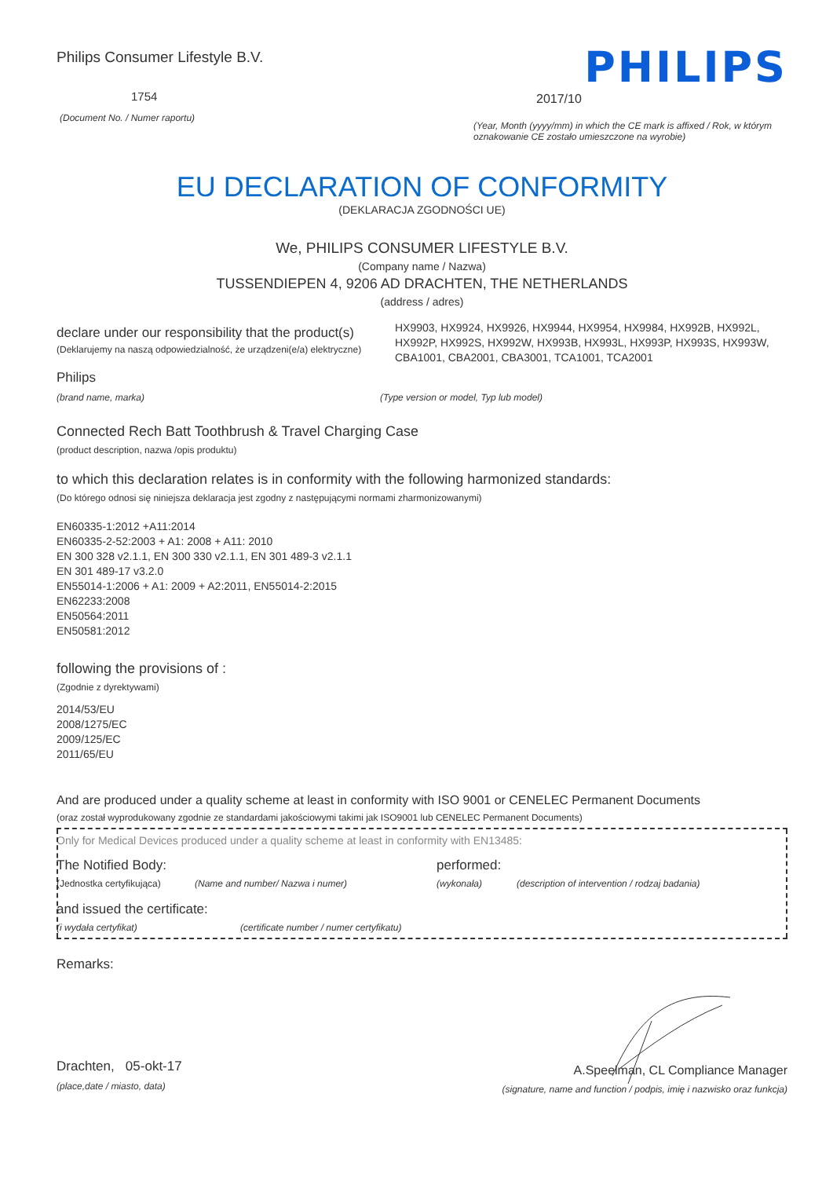Philips Consumer Lifestyle B.V.
1754
(Document No. / Numer raportu)
PHILIPS
2017/10
(Year, Month (yyyy/mm) in which the CE mark is affixed / Rok, w którym oznakowanie CE zostało umieszczone na wyrobie)
EU DECLARATION OF CONFORMITY
(DEKLARACJA ZGODNOŚCI UE)
We, PHILIPS CONSUMER LIFESTYLE B.V.
(Company name / Nazwa)
TUSSENDIEPEN 4, 9206 AD DRACHTEN, THE NETHERLANDS
(address / adres)
declare under our responsibility that the product(s)
(Deklarujemy na naszą odpowiedzialność, że urządzeni(e/a) elektryczne)
HX9903, HX9924, HX9926, HX9944, HX9954, HX9984, HX992B, HX992L, HX992P, HX992S, HX992W, HX993B, HX993L, HX993P, HX993S, HX993W, CBA1001, CBA2001, CBA3001, TCA1001, TCA2001
Philips
(brand name, marka) (Type version or model, Typ lub model)
Connected Rech Batt Toothbrush & Travel Charging Case
(product description, nazwa /opis produktu)
to which this declaration relates is in conformity with the following harmonized standards:
(Do którego odnosi się niniejsza deklaracja jest zgodny z następującymi normami zharmonizowanymi)
EN60335-1:2012 +A11:2014
EN60335-2-52:2003 + A1: 2008 + A11: 2010
EN 300 328 v2.1.1, EN 300 330 v2.1.1, EN 301 489-3 v2.1.1
EN 301 489-17 v3.2.0
EN55014-1:2006 + A1: 2009 + A2:2011, EN55014-2:2015
EN62233:2008
EN50564:2011
EN50581:2012
following the provisions of :
(Zgodnie z dyrektywami)
2014/53/EU
2008/1275/EC
2009/125/EC
2011/65/EU
And are produced under a quality scheme at least in conformity with ISO 9001 or CENELEC Permanent Documents
(oraz został wyprodukowany zgodnie ze standardami jakościowymi takimi jak ISO9001 lub CENELEC Permanent Documents)
Only for Medical Devices produced under a quality scheme at least in conformity with EN13485:
The Notified Body: performed:
(Jednostka certyfikująca)
(Name and number/ Nazwa i numer) (wykonała) (description of intervention / rodzaj badania)
and issued the certificate:
(i wydała certyfikat) (certificate number / numer certyfikatu)
Remarks:
Drachten, 05-okt-17
(place,date / miasto, data)
A.Speelman, CL Compliance Manager
(signature, name and function / podpis, imię i nazwisko oraz funkcja)